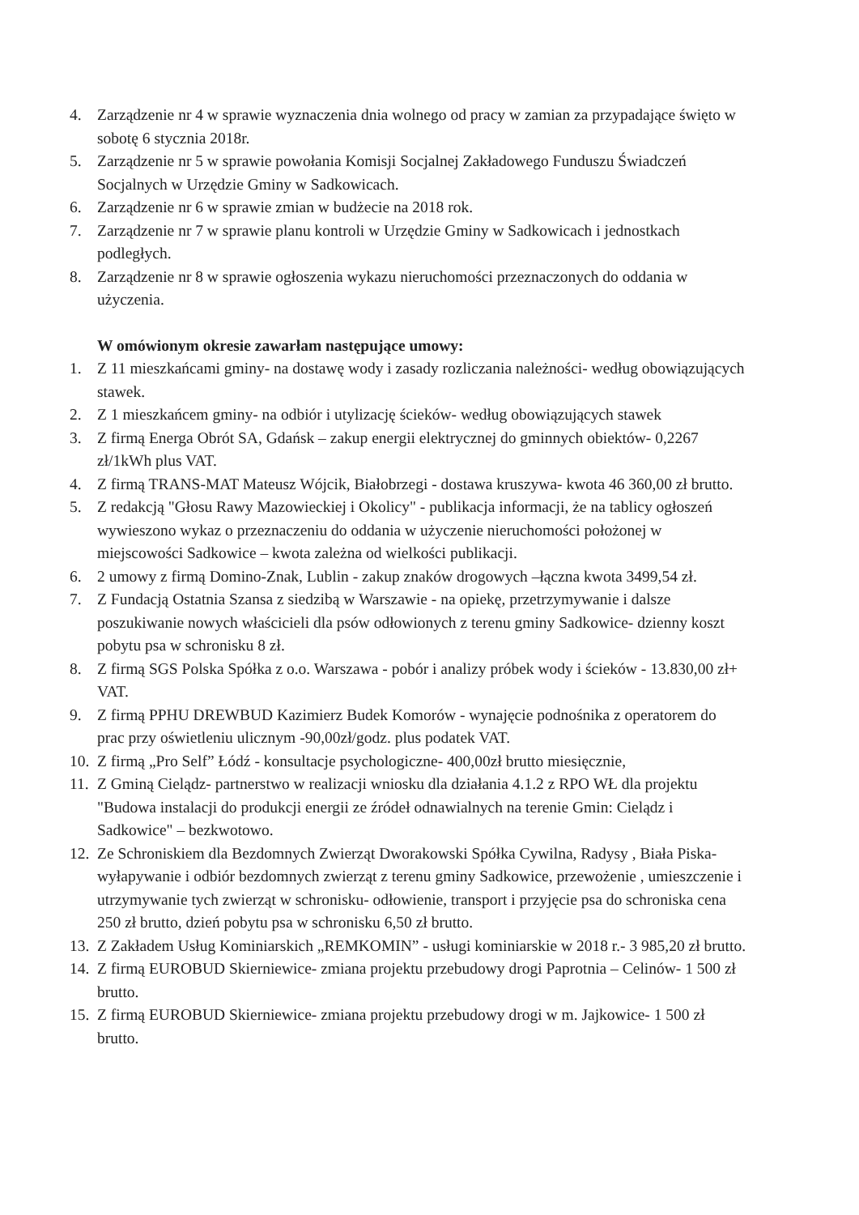4. Zarządzenie nr 4 w sprawie wyznaczenia dnia wolnego od pracy w zamian za przypadające święto w sobotę 6 stycznia 2018r.
5. Zarządzenie nr 5 w sprawie powołania Komisji Socjalnej Zakładowego Funduszu Świadczeń Socjalnych w Urzędzie Gminy w Sadkowicach.
6. Zarządzenie nr 6 w sprawie zmian w budżecie na 2018 rok.
7. Zarządzenie nr 7 w sprawie planu kontroli w Urzędzie Gminy w Sadkowicach i jednostkach podległych.
8. Zarządzenie nr 8 w sprawie ogłoszenia wykazu nieruchomości przeznaczonych do oddania w użyczenia.
W omówionym okresie zawarłam następujące umowy:
1. Z 11 mieszkańcami gminy- na dostawę wody i zasady rozliczania należności- według obowiązujących stawek.
2. Z 1 mieszkańcem gminy- na odbiór i utylizację ścieków- według obowiązujących stawek
3. Z firmą Energa Obrót SA, Gdańsk – zakup energii elektrycznej do gminnych obiektów- 0,2267 zł/1kWh plus VAT.
4. Z firmą TRANS-MAT Mateusz Wójcik, Białobrzegi - dostawa kruszywa- kwota 46 360,00 zł brutto.
5. Z redakcją "Głosu Rawy Mazowieckiej i Okolicy" - publikacja informacji, że na tablicy ogłoszeń wywieszono wykaz o przeznaczeniu do oddania w użyczenie nieruchomości położonej w miejscowości Sadkowice – kwota zależna od wielkości publikacji.
6. 2 umowy z firmą Domino-Znak, Lublin - zakup znaków drogowych –łączna kwota 3499,54 zł.
7. Z Fundacją Ostatnia Szansa z siedzibą w Warszawie - na opiekę, przetrzymywanie i dalsze poszukiwanie nowych właścicieli dla psów odłowionych z terenu gminy Sadkowice- dzienny koszt pobytu psa w schronisku 8 zł.
8. Z firmą SGS Polska Spółka z o.o. Warszawa - pobór i analizy próbek wody i ścieków - 13.830,00 zł+ VAT.
9. Z firmą PPHU DREWBUD Kazimierz Budek Komorów - wynajęcie podnośnika z operatorem do prac przy oświetleniu ulicznym -90,00zł/godz. plus podatek VAT.
10. Z firmą „Pro Self” Łódź - konsultacje psychologiczne- 400,00zł brutto miesięcznie,
11. Z Gminą Cielądz- partnerstwo w realizacji wniosku dla działania 4.1.2 z RPO WŁ dla projektu "Budowa instalacji do produkcji energii ze źródeł odnawialnych na terenie Gmin: Cielądz i Sadkowice" – bezkwotowo.
12. Ze Schroniskiem dla Bezdomnych Zwierząt Dworakowski Spółka Cywilna, Radysy , Biała Piska- wyłapywanie i odbiór bezdomnych zwierząt z terenu gminy Sadkowice, przewożenie , umieszczenie i utrzymywanie tych zwierząt w schronisku- odłowienie, transport i przyjęcie psa do schroniska cena 250 zł brutto, dzień pobytu psa w schronisku 6,50 zł brutto.
13. Z Zakładem Usług Kominiarskich „REMKOMIN” - usługi kominiarskie w 2018 r.- 3 985,20 zł brutto.
14. Z firmą EUROBUD Skierniewice- zmiana projektu przebudowy drogi Paprotnia – Celinów- 1 500 zł brutto.
15. Z firmą EUROBUD Skierniewice- zmiana projektu przebudowy drogi w m. Jajkowice- 1 500 zł brutto.